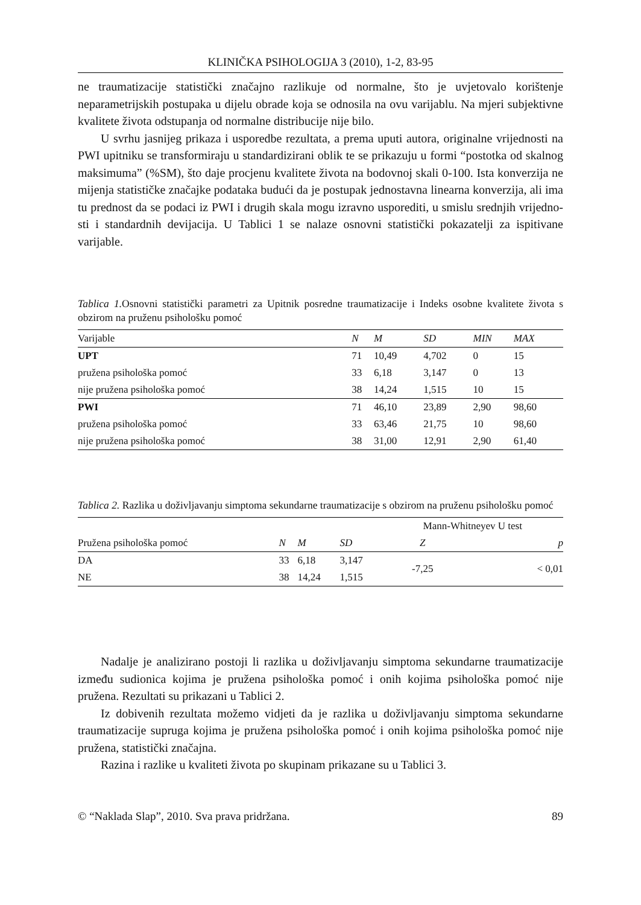KLINIČKA PSIHOLOGIJA 3 (2010), 1-2, 83-95
ne traumatizacije statistički značajno razlikuje od normalne, što je uvjetovalo kori­štenje neparametrijskih postupaka u dijelu obrade koja se odnosila na ovu varijablu. Na mjeri subjektivne kvalitete života odstupanja od normalne distribucije nije bilo.
U svrhu jasnijeg prikaza i usporedbe rezultata, a prema uputi autora, originalne vrijednosti na PWI upitniku se transformiraju u standardizirani oblik te se prikazuju u formi “postotka od skalnog maksimuma” (%SM), što daje procjenu kvalitete živo­ta na bodovnoj skali 0-100. Ista konverzija ne mijenja statističke značajke podataka budući da je postupak jednostavna linearna konverzija, ali ima tu prednost da se podaci iz PWI i drugih skala mogu izravno usporediti, u smislu srednjih vrijedno­sti i standardnih devijacija. U Tablici 1 se nalaze osnovni statistički pokazatelji za ispitivane varijable.
Tablica 1. Osnovni statistički parametri za Upitnik posredne traumatizacije i Indeks osobne kvalitete života s obzirom na pruženu psihološku pomoć
| Varijable | N | M | SD | MIN | MAX |
| UPT | 71 | 10,49 | 4,702 | 0 | 15 |
| pružena psihološka pomoć | 33 | 6,18 | 3,147 | 0 | 13 |
| nije pružena psihološka pomoć | 38 | 14,24 | 1,515 | 10 | 15 |
| PWI | 71 | 46,10 | 23,89 | 2,90 | 98,60 |
| pružena psihološka pomoć | 33 | 63,46 | 21,75 | 10 | 98,60 |
| nije pružena psihološka pomoć | 38 | 31,00 | 12,91 | 2,90 | 61,40 |
Tablica 2. Razlika u doživljavanju simptoma sekundarne traumatizacije s obzirom na pru­ženu psihološku pomoć
| | | | | Mann-Whitneyev U test | |
| Pružena psihološka pomoć | N | M | SD | Z | p |
| DA | 33 | 6,18 | 3,147 | -7,25 | < 0,01 |
| NE | 38 | 14,24 | 1,515 | | |
Nadalje je analizirano postoji li razlika u doživljavanju simptoma sekundarne traumatizacije između sudionica kojima je pružena psihološka pomoć i onih kojima psihološka pomoć nije pružena. Rezultati su prikazani u Tablici 2.
Iz dobivenih rezultata možemo vidjeti da je razlika u doživljavanju simptoma sekundarne traumatizacije supruga kojima je pružena psihološka pomoć i onih ko­jima psihološka pomoć nije pružena, statistički značajna.
Razina i razlike u kvaliteti života po skupinam prikazane su u Tablici 3.
© “Naklada Slap”, 2010. Sva prava pridržana. 89